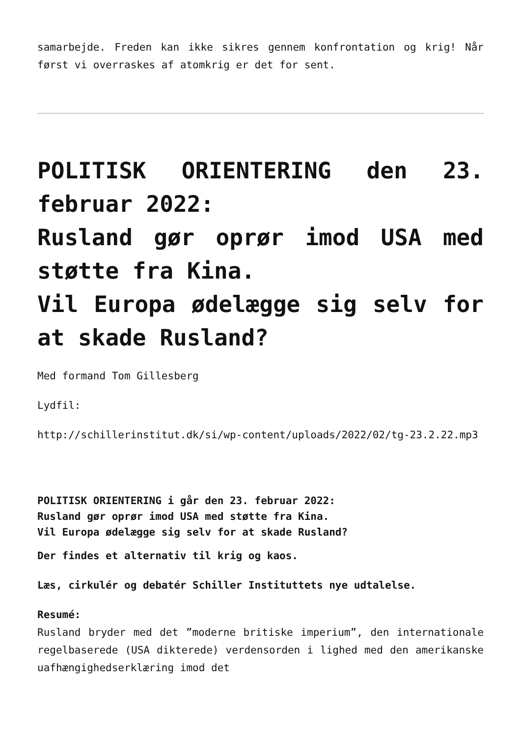samarbejde. Freden kan ikke sikres gennem konfrontation og krig! Når først vi overraskes af atomkrig er det for sent.
POLITISK ORIENTERING den 23. februar 2022:
Rusland gør oprør imod USA med støtte fra Kina.
Vil Europa ødelægge sig selv for at skade Rusland?
Med formand Tom Gillesberg
Lydfil:
http://schillerinstitut.dk/si/wp-content/uploads/2022/02/tg-23.2.22.mp3
POLITISK ORIENTERING i går den 23. februar 2022:
Rusland gør oprør imod USA med støtte fra Kina.
Vil Europa ødelægge sig selv for at skade Rusland?
Der findes et alternativ til krig og kaos.
Læs, cirkulér og debatér Schiller Instituttets nye udtalelse.
Resumé:
Rusland bryder med det ”moderne britiske imperium”, den internationale regelbaserede (USA dikterede) verdensorden i lighed med den amerikanske uafhængighedserklæring imod det